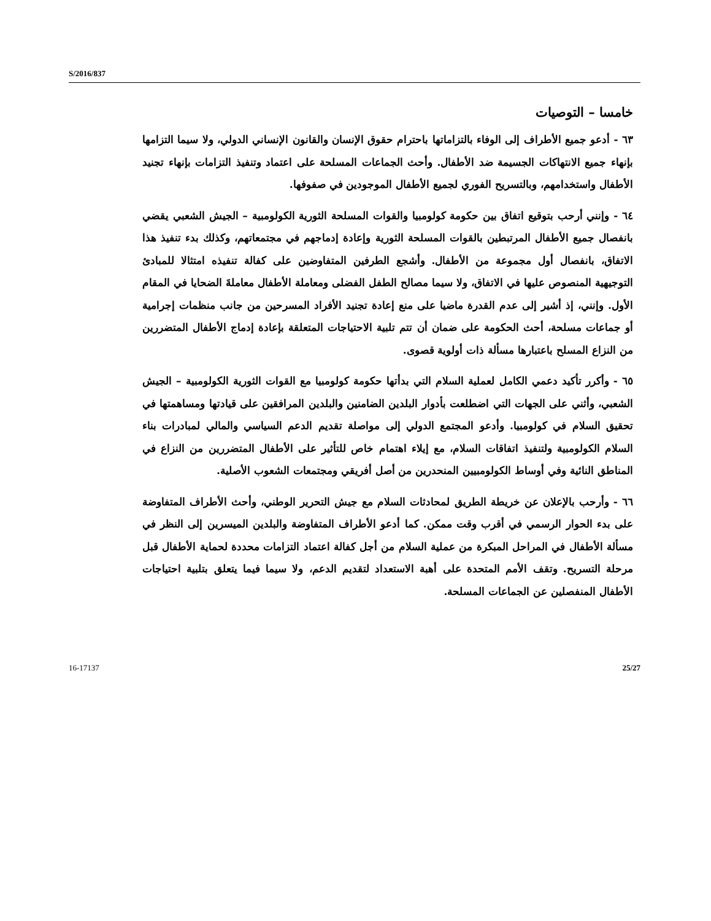S/2016/837
خامسا – التوصيات
٦٣ - أدعو جميع الأطراف إلى الوفاء بالتزاماتها باحترام حقوق الإنسان والقانون الإنساني الدولي، ولا سيما التزامها بإنهاء جميع الانتهاكات الجسيمة ضد الأطفال. وأحث الجماعات المسلحة على اعتماد وتنفيذ التزامات بإنهاء تجنيد الأطفال واستخدامهم، وبالتسريح الفوري لجميع الأطفال الموجودين في صفوفها.
٦٤ - وإنني أرحب بتوقيع اتفاق بين حكومة كولومبيا والقوات المسلحة الثورية الكولومبية – الجيش الشعبي يقضي بانفصال جميع الأطفال المرتبطين بالقوات المسلحة الثورية وإعادة إدماجهم في مجتمعاتهم، وكذلك بدء تنفيذ هذا الاتفاق، بانفصال أول مجموعة من الأطفال. وأشجع الطرفين المتفاوضين على كفالة تنفيذه امتثالا للمبادئ التوجيهية المنصوص عليها في الاتفاق، ولا سيما مصالح الطفل الفضلى ومعاملة الأطفال معاملةَ الضحايا في المقام الأول. وإنني، إذ أشير إلى عدم القدرة ماضيا على منع إعادة تجنيد الأفراد المسرحين من جانب منظمات إجرامية أو جماعات مسلحة، أحث الحكومة على ضمان أن تتم تلبية الاحتياجات المتعلقة بإعادة إدماج الأطفال المتضررين من النزاع المسلح باعتبارها مسألة ذات أولوية قصوى.
٦٥ - وأكرر تأكيد دعمي الكامل لعملية السلام التي بدأتها حكومة كولومبيا مع القوات الثورية الكولومبية – الجيش الشعبي، وأثني على الجهات التي اضطلعت بأدوار البلدين الضامنين والبلدين المرافقين على قيادتها ومساهمتها في تحقيق السلام في كولومبيا. وأدعو المجتمع الدولي إلى مواصلة تقديم الدعم السياسي والمالي لمبادرات بناء السلام الكولومبية ولتنفيذ اتفاقات السلام، مع إيلاء اهتمام خاص للتأثير على الأطفال المتضررين من النزاع في المناطق النائية وفي أوساط الكولومبيين المنحدرين من أصل أفريقي ومجتمعات الشعوب الأصلية.
٦٦ - وأرحب بالإعلان عن خريطة الطريق لمحادثات السلام مع جيش التحرير الوطني، وأحث الأطراف المتفاوضة على بدء الحوار الرسمي في أقرب وقت ممكن. كما أدعو الأطراف المتفاوضة والبلدين الميسرين إلى النظر في مسألة الأطفال في المراحل المبكرة من عملية السلام من أجل كفالة اعتماد التزامات محددة لحماية الأطفال قبل مرحلة التسريح. وتقف الأمم المتحدة على أهبة الاستعداد لتقديم الدعم، ولا سيما فيما يتعلق بتلبية احتياجات الأطفال المنفصلين عن الجماعات المسلحة.
16-17137 25/27